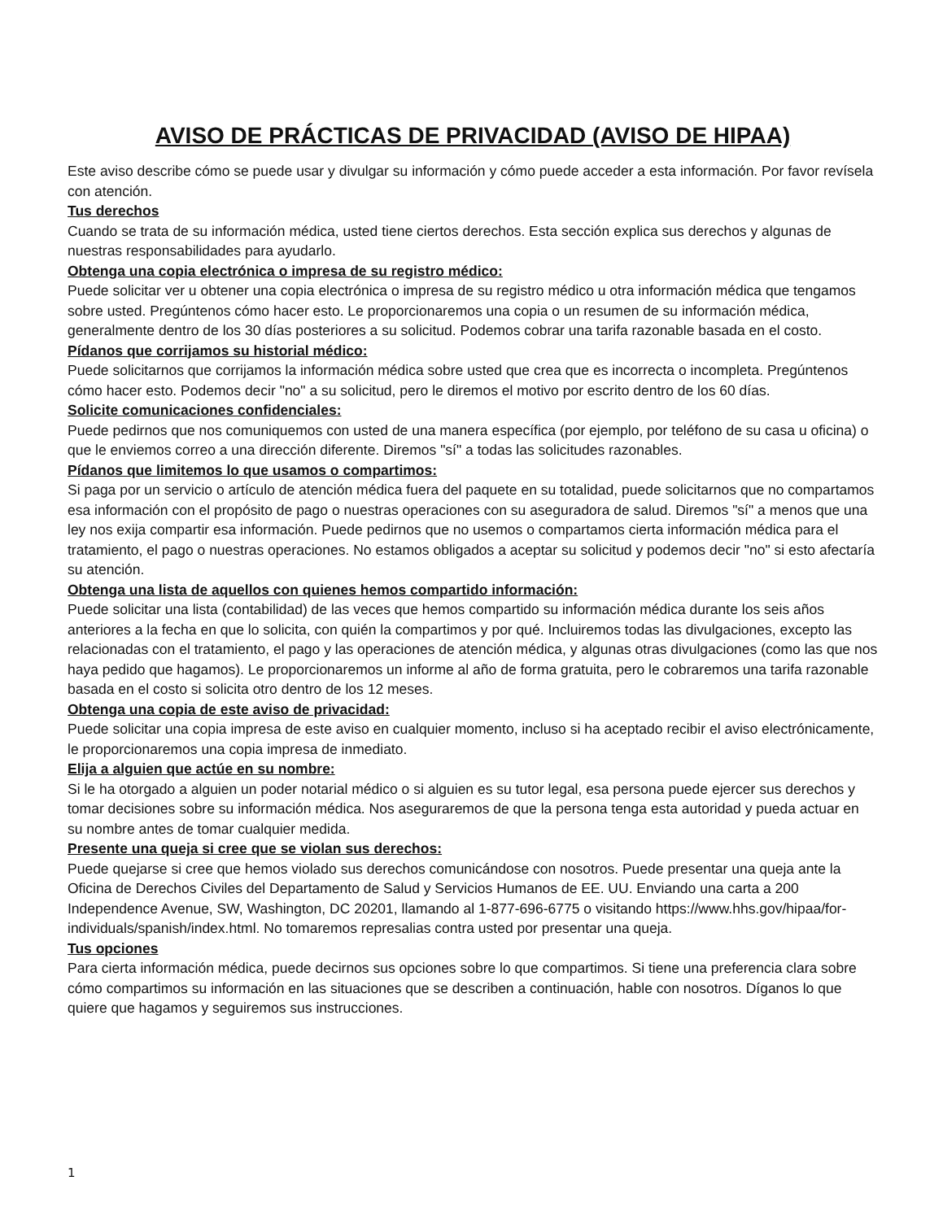AVISO DE PRÁCTICAS DE PRIVACIDAD (AVISO DE HIPAA)
Este aviso describe cómo se puede usar y divulgar su información y cómo puede acceder a esta información. Por favor revísela con atención.
Tus derechos
Cuando se trata de su información médica, usted tiene ciertos derechos. Esta sección explica sus derechos y algunas de nuestras responsabilidades para ayudarlo.
Obtenga una copia electrónica o impresa de su registro médico:
Puede solicitar ver u obtener una copia electrónica o impresa de su registro médico u otra información médica que tengamos sobre usted. Pregúntenos cómo hacer esto. Le proporcionaremos una copia o un resumen de su información médica, generalmente dentro de los 30 días posteriores a su solicitud. Podemos cobrar una tarifa razonable basada en el costo.
Pídanos que corrijamos su historial médico:
Puede solicitarnos que corrijamos la información médica sobre usted que crea que es incorrecta o incompleta. Pregúntenos cómo hacer esto. Podemos decir "no" a su solicitud, pero le diremos el motivo por escrito dentro de los 60 días.
Solicite comunicaciones confidenciales:
Puede pedirnos que nos comuniquemos con usted de una manera específica (por ejemplo, por teléfono de su casa u oficina) o que le enviemos correo a una dirección diferente. Diremos "sí" a todas las solicitudes razonables.
Pídanos que limitemos lo que usamos o compartimos:
Si paga por un servicio o artículo de atención médica fuera del paquete en su totalidad, puede solicitarnos que no compartamos esa información con el propósito de pago o nuestras operaciones con su aseguradora de salud. Diremos "sí" a menos que una ley nos exija compartir esa información. Puede pedirnos que no usemos o compartamos cierta información médica para el tratamiento, el pago o nuestras operaciones. No estamos obligados a aceptar su solicitud y podemos decir "no" si esto afectaría su atención.
Obtenga una lista de aquellos con quienes hemos compartido información:
Puede solicitar una lista (contabilidad) de las veces que hemos compartido su información médica durante los seis años anteriores a la fecha en que lo solicita, con quién la compartimos y por qué. Incluiremos todas las divulgaciones, excepto las relacionadas con el tratamiento, el pago y las operaciones de atención médica, y algunas otras divulgaciones (como las que nos haya pedido que hagamos). Le proporcionaremos un informe al año de forma gratuita, pero le cobraremos una tarifa razonable basada en el costo si solicita otro dentro de los 12 meses.
Obtenga una copia de este aviso de privacidad:
Puede solicitar una copia impresa de este aviso en cualquier momento, incluso si ha aceptado recibir el aviso electrónicamente, le proporcionaremos una copia impresa de inmediato.
Elija a alguien que actúe en su nombre:
Si le ha otorgado a alguien un poder notarial médico o si alguien es su tutor legal, esa persona puede ejercer sus derechos y tomar decisiones sobre su información médica. Nos aseguraremos de que la persona tenga esta autoridad y pueda actuar en su nombre antes de tomar cualquier medida.
Presente una queja si cree que se violan sus derechos:
Puede quejarse si cree que hemos violado sus derechos comunicándose con nosotros. Puede presentar una queja ante la Oficina de Derechos Civiles del Departamento de Salud y Servicios Humanos de EE. UU. Enviando una carta a 200 Independence Avenue, SW, Washington, DC 20201, llamando al 1-877-696-6775 o visitando https://www.hhs.gov/hipaa/for-individuals/spanish/index.html. No tomaremos represalias contra usted por presentar una queja.
Tus opciones
Para cierta información médica, puede decirnos sus opciones sobre lo que compartimos. Si tiene una preferencia clara sobre cómo compartimos su información en las situaciones que se describen a continuación, hable con nosotros. Díganos lo que quiere que hagamos y seguiremos sus instrucciones.
1